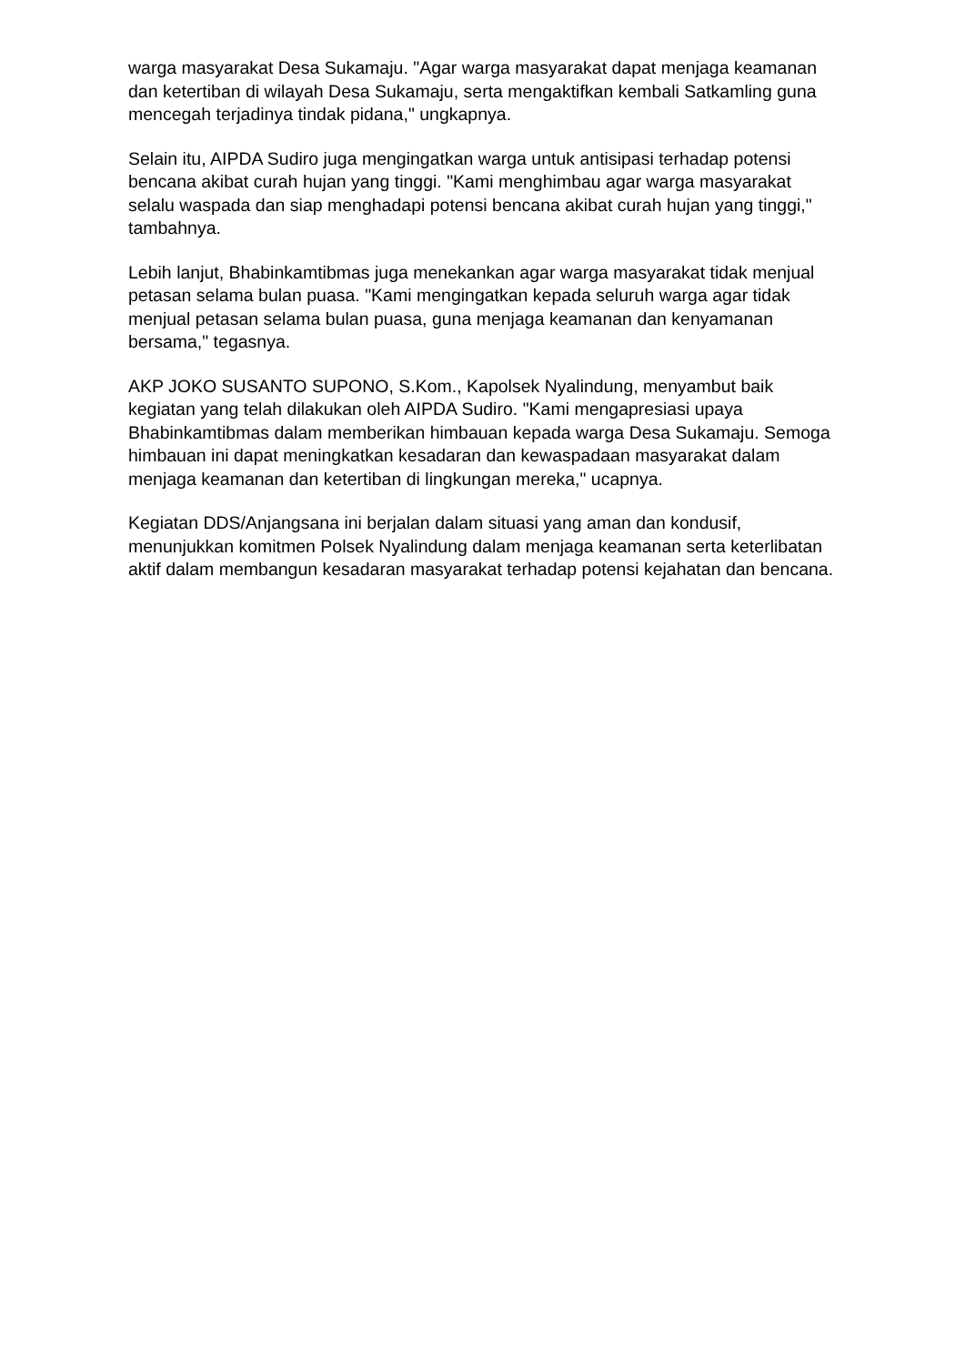warga masyarakat Desa Sukamaju. "Agar warga masyarakat dapat menjaga keamanan dan ketertiban di wilayah Desa Sukamaju, serta mengaktifkan kembali Satkamling guna mencegah terjadinya tindak pidana," ungkapnya.
Selain itu, AIPDA Sudiro juga mengingatkan warga untuk antisipasi terhadap potensi bencana akibat curah hujan yang tinggi. "Kami menghimbau agar warga masyarakat selalu waspada dan siap menghadapi potensi bencana akibat curah hujan yang tinggi," tambahnya.
Lebih lanjut, Bhabinkamtibmas juga menekankan agar warga masyarakat tidak menjual petasan selama bulan puasa. "Kami mengingatkan kepada seluruh warga agar tidak menjual petasan selama bulan puasa, guna menjaga keamanan dan kenyamanan bersama," tegasnya.
AKP JOKO SUSANTO SUPONO, S.Kom., Kapolsek Nyalindung, menyambut baik kegiatan yang telah dilakukan oleh AIPDA Sudiro. "Kami mengapresiasi upaya Bhabinkamtibmas dalam memberikan himbauan kepada warga Desa Sukamaju. Semoga himbauan ini dapat meningkatkan kesadaran dan kewaspadaan masyarakat dalam menjaga keamanan dan ketertiban di lingkungan mereka," ucapnya.
Kegiatan DDS/Anjangsana ini berjalan dalam situasi yang aman dan kondusif, menunjukkan komitmen Polsek Nyalindung dalam menjaga keamanan serta keterlibatan aktif dalam membangun kesadaran masyarakat terhadap potensi kejahatan dan bencana.